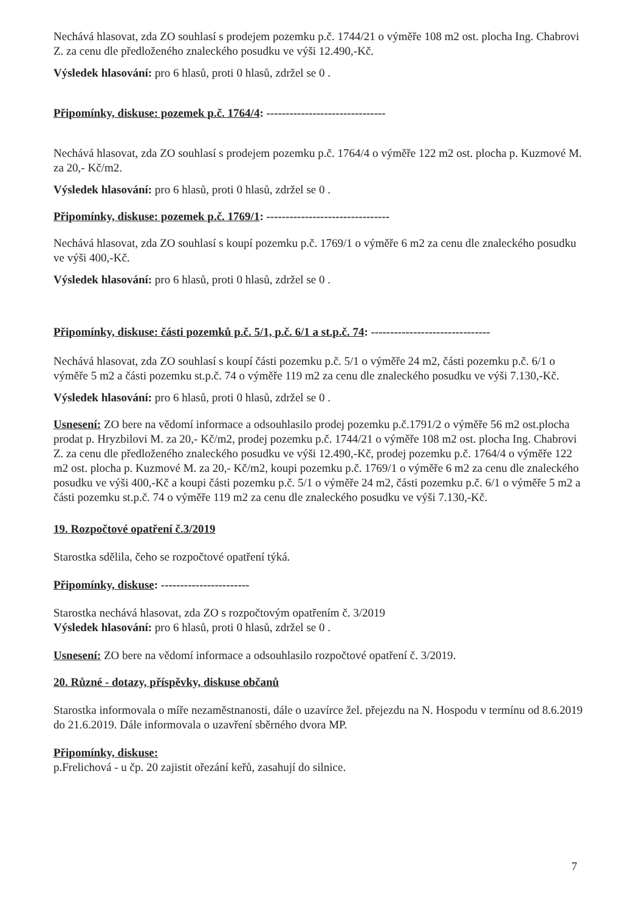Nechává hlasovat, zda ZO souhlasí s prodejem pozemku p.č. 1744/21 o výměře 108 m2 ost. plocha Ing. Chabrovi Z. za cenu dle předloženého znaleckého posudku ve výši 12.490,-Kč.
Výsledek hlasování: pro 6 hlasů, proti 0 hlasů, zdržel se 0 .
Připomínky, diskuse: pozemek p.č. 1764/4: -------------------------------
Nechává hlasovat, zda ZO souhlasí s prodejem pozemku p.č. 1764/4 o výměře 122 m2 ost. plocha p. Kuzmové M. za 20,- Kč/m2.
Výsledek hlasování: pro 6 hlasů, proti 0 hlasů, zdržel se 0 .
Připomínky, diskuse: pozemek p.č. 1769/1: --------------------------------
Nechává hlasovat, zda ZO souhlasí s koupí pozemku p.č. 1769/1 o výměře 6 m2 za cenu dle znaleckého posudku ve výši 400,-Kč.
Výsledek hlasování: pro 6 hlasů, proti 0 hlasů, zdržel se 0 .
Připomínky, diskuse: části pozemků p.č. 5/1, p.č. 6/1 a st.p.č. 74: -------------------------------
Nechává hlasovat, zda ZO souhlasí s koupí části pozemku p.č. 5/1 o výměře 24 m2, části pozemku p.č. 6/1 o výměře 5 m2 a části pozemku st.p.č. 74 o výměře 119 m2 za cenu dle znaleckého posudku ve výši 7.130,-Kč.
Výsledek hlasování: pro 6 hlasů, proti 0 hlasů, zdržel se 0 .
Usnesení: ZO bere na vědomí informace a odsouhlasilo prodej pozemku p.č.1791/2 o výměře 56 m2 ost.plocha prodat p. Hryzbilovi M. za 20,- Kč/m2, prodej pozemku p.č. 1744/21 o výměře 108 m2 ost. plocha Ing. Chabrovi Z. za cenu dle předloženého znaleckého posudku ve výši 12.490,-Kč, prodej pozemku p.č. 1764/4 o výměře 122 m2 ost. plocha p. Kuzmové M. za 20,- Kč/m2, koupi pozemku p.č. 1769/1 o výměře 6 m2 za cenu dle znaleckého posudku ve výši 400,-Kč a koupi části pozemku p.č. 5/1 o výměře 24 m2, části pozemku p.č. 6/1 o výměře 5 m2 a části pozemku st.p.č. 74 o výměře 119 m2 za cenu dle znaleckého posudku ve výši 7.130,-Kč.
19. Rozpočtové opatření č.3/2019
Starostka sdělila, čeho se rozpočtové opatření týká.
Připomínky, diskuse: -----------------------
Starostka nechává hlasovat, zda ZO s rozpočtovým opatřením č. 3/2019
Výsledek hlasování: pro 6 hlasů, proti 0 hlasů, zdržel se 0 .
Usnesení: ZO bere na vědomí informace a odsouhlasilo rozpočtové opatření č. 3/2019.
20. Různé - dotazy, příspěvky, diskuse občanů
Starostka informovala o míře nezaměstnanosti, dále o uzavírce žel. přejezdu na N. Hospodu v termínu od 8.6.2019 do 21.6.2019. Dále informovala o uzavření sběrného dvora MP.
Připomínky, diskuse:
p.Frelichová - u čp. 20 zajistit ořezání keřů, zasahují do silnice.
7